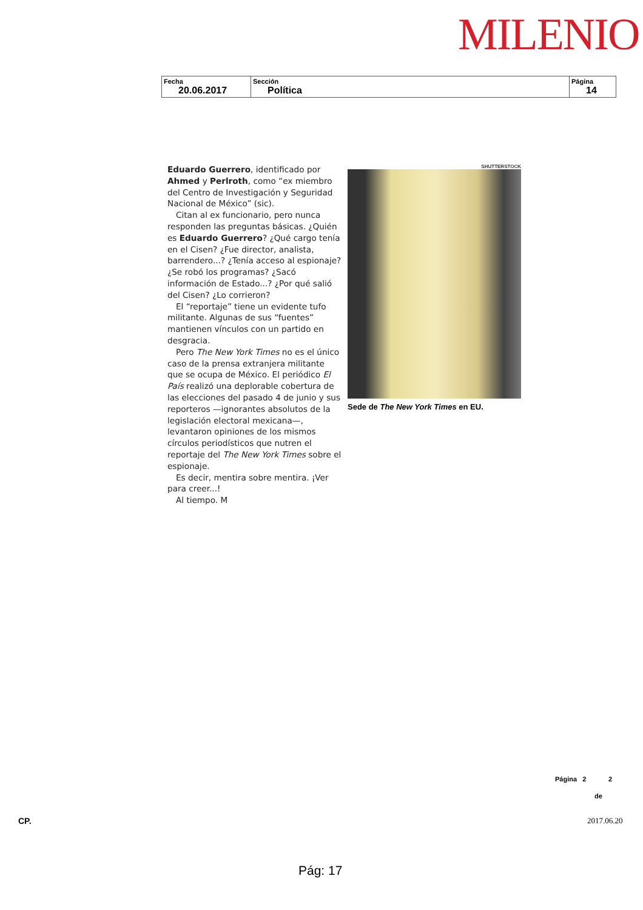MILENIO
| Fecha 20.06.2017 | Sección Política | Página 14 |
Eduardo Guerrero, identificado por Ahmed y Perlroth, como “ex miembro del Centro de Investigación y Seguridad Nacional de México” (sic).
Citan al ex funcionario, pero nunca responden las preguntas básicas. ¿Quién es Eduardo Guerrero? ¿Qué cargo tenía en el Cisen? ¿Fue director, analista, barrendero...? ¿Tenía acceso al espionaje? ¿Se robó los programas? ¿Sacó información de Estado...? ¿Por qué salió del Cisen? ¿Lo corrieron?
El “reportaje” tiene un evidente tufo militante. Algunas de sus “fuentes” mantienen vínculos con un partido en desgracia.
Pero The New York Times no es el único caso de la prensa extranjera militante que se ocupa de México. El periódico El País realizó una deplorable cobertura de las elecciones del pasado 4 de junio y sus reporteros —ignorantes absolutos de la legislación electoral mexicana—, levantaron opiniones de los mismos círculos periodísticos que nutren el reportaje del The New York Times sobre el espionaje.
Es decir, mentira sobre mentira. ¡Ver para creer...!
Al tiempo. M
SHUTTERSTOCK
Sede de The New York Times en EU.
Página 2 2
de
CP. 2017.06.20
Pág: 17